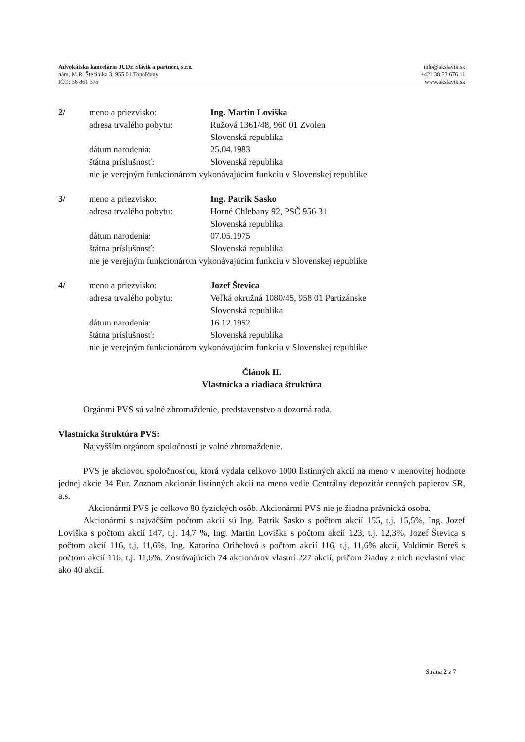Advokátska kancelária JUDr. Slávik a partneri, s.r.o.
nám. M.R. Štefánika 3, 955 01 Topoľčany
IČO: 36 861 375
info@akslavik.sk
+421 38 53 676 11
www.akslavik.sk
2/ meno a priezvisko: Ing. Martin Loviška adresa trvalého pobytu: Ružová 1361/48, 960 01 Zvolen
Slovenská republika dátum narodenia: 25.04.1983 štátna príslušnosť: Slovenská republika nie je verejným funkcionárom vykonávajúcim funkciu v Slovenskej republike
3/ meno a priezvisko: Ing. Patrik Sasko adresa trvalého pobytu: Horné Chlebany 92, PSČ 956 31
Slovenská republika dátum narodenia: 07.05.1975 štátna príslušnosť: Slovenská republika nie je verejným funkcionárom vykonávajúcim funkciu v Slovenskej republike
4/ meno a priezvisko: Jozef Števica adresa trvalého pobytu: Veľká okružná 1080/45, 958 01 Partizánske
Slovenská republika dátum narodenia: 16.12.1952 štátna príslušnosť: Slovenská republika nie je verejným funkcionárom vykonávajúcim funkciu v Slovenskej republike
Článok II.
Vlastnícka a riadiaca štruktúra
Orgánmi PVS sú valné zhromaždenie, predstavenstvo a dozorná rada.
Vlastnícka štruktúra PVS:
Najvyšším orgánom spoločnosti je valné zhromaždenie.
PVS je akciovou spoločnosťou, ktorá vydala celkovo 1000 listinných akcií na meno v menovitej hodnote jednej akcie 34 Eur. Zoznam akcionár listinných akcií na meno vedie Centrálny depozitár cenných papierov SR, a.s.
Akcionármi PVS je celkovo 80 fyzických osôb. Akcionármi PVS nie je žiadna právnická osoba.
Akcionármi s najväčším počtom akcií sú Ing. Patrik Sasko s počtom akcií 155, t.j. 15,5%, Ing. Jozef Loviška s počtom akcií 147, t.j. 14,7 %, Ing. Martin Loviška s počtom akcií 123, t.j. 12,3%, Jozef Števica s počtom akcií 116, t.j. 11,6%, Ing. Katarína Orihelová s počtom akcií 116, t.j. 11,6% akcií, Valdimír Bereš s počtom akcií 116, t.j. 11,6%. Zostávajúcich 74 akcionárov vlastní 227 akcií, pričom žiadny z nich nevlastní viac ako 40 akcií.
Strana 2 z 7